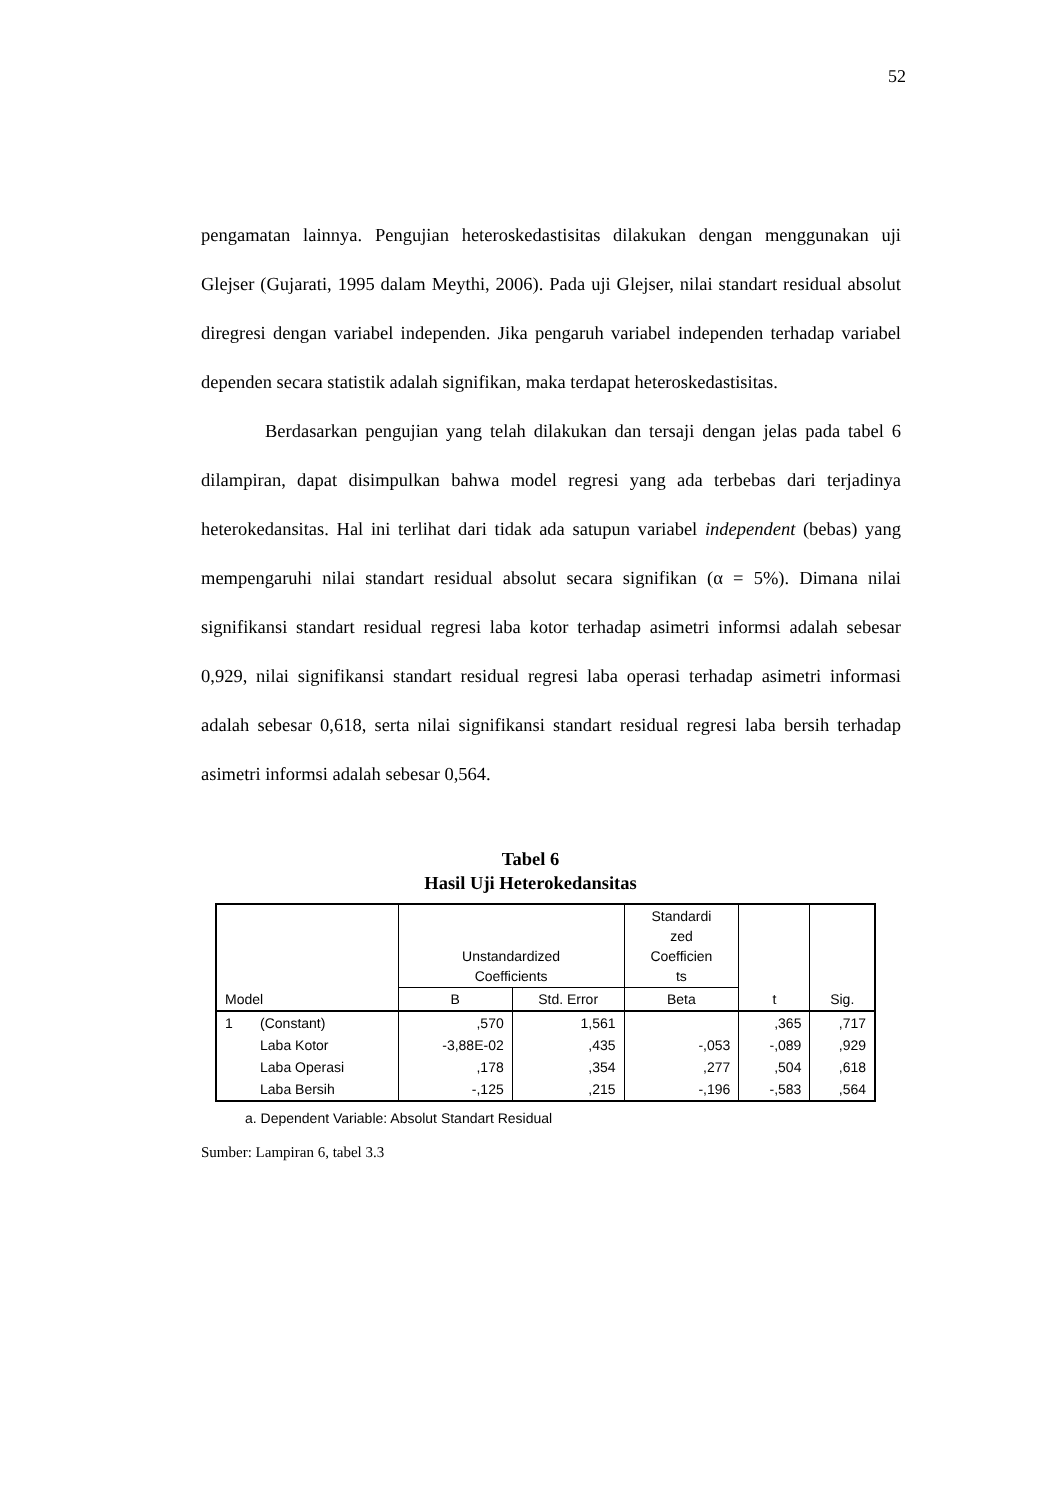52
pengamatan lainnya. Pengujian heteroskedastisitas dilakukan dengan menggunakan uji Glejser (Gujarati, 1995 dalam Meythi, 2006). Pada uji Glejser, nilai standart residual absolut diregresi dengan variabel independen. Jika pengaruh variabel independen terhadap variabel dependen secara statistik adalah signifikan, maka terdapat heteroskedastisitas.
Berdasarkan pengujian yang telah dilakukan dan tersaji dengan jelas pada tabel 6 dilampiran, dapat disimpulkan bahwa model regresi yang ada terbebas dari terjadinya heterokedansitas. Hal ini terlihat dari tidak ada satupun variabel independent (bebas) yang mempengaruhi nilai standart residual absolut secara signifikan (α = 5%). Dimana nilai signifikansi standart residual regresi laba kotor terhadap asimetri informsi adalah sebesar 0,929, nilai signifikansi standart residual regresi laba operasi terhadap asimetri informasi adalah sebesar 0,618, serta nilai signifikansi standart residual regresi laba bersih terhadap asimetri informsi adalah sebesar 0,564.
Tabel 6
Hasil Uji Heterokedansitas
| Model | | Unstandardized Coefficients | | Standardi zed Coefficien ts | t | Sig. |
| --- | --- | --- | --- | --- | --- | --- |
| | | B | Std. Error | Beta | | |
| 1 | (Constant) | ,570 | 1,561 | | ,365 | ,717 |
| | Laba Kotor | -3,88E-02 | ,435 | -,053 | -,089 | ,929 |
| | Laba Operasi | ,178 | ,354 | ,277 | ,504 | ,618 |
| | Laba Bersih | -,125 | ,215 | -,196 | -,583 | ,564 |
a. Dependent Variable: Absolut Standart Residual
Sumber: Lampiran 6, tabel 3.3